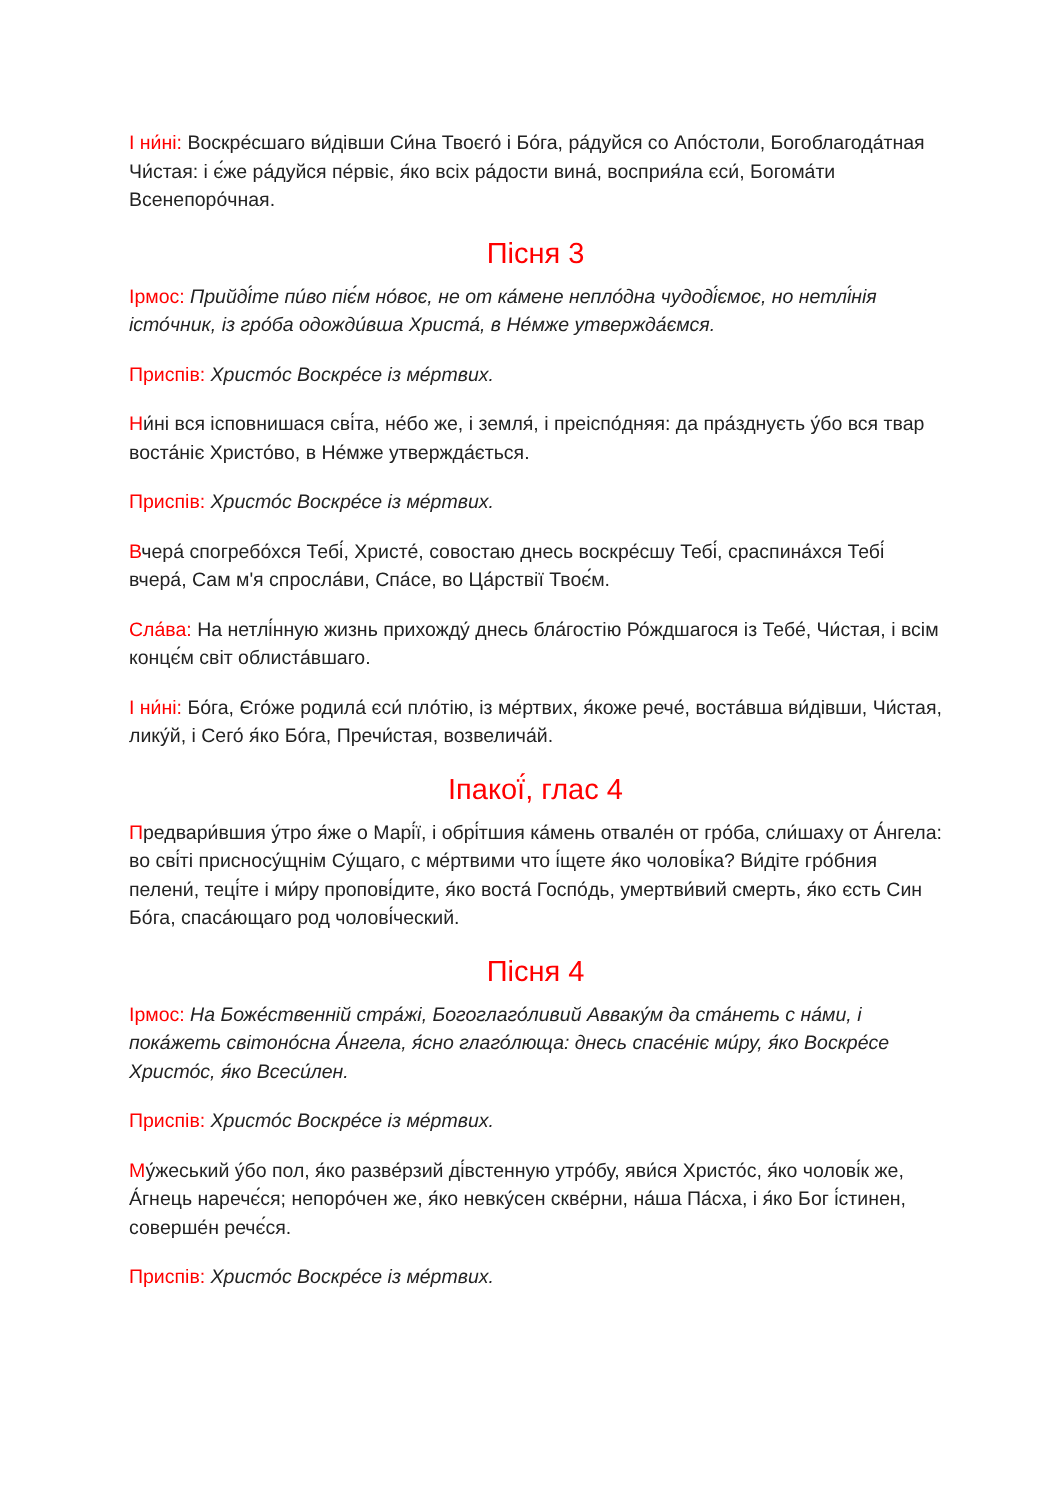І ни́ні: Воскре́сшаго ви́дівши Си́на Твоєго́ і Бо́га, ра́дуйся со Апо́столи, Богоблагода́тная Чи́стая: і є́же ра́дуйся пе́рвіє, я́ко всіх ра́дости вина́, восприя́ла єси́, Богома́ти Всенепоро́чная.
Пісня 3
Ірмос: Прийді́те пи́во піє́м но́воє, не от ка́мене непло́дна чудоді́ємоє, но нетлі́нія істо́чник, із гро́ба одожди́вша Христа́, в Не́мже утвержда́ємся.
Приспів: Христо́с Воскре́се із ме́ртвих.
Ни́ні вся ісповнишася сві́та, не́бо же, і земля́, і преіспо́дняя: да пра́зднуєть у́бо вся твар воста́ніє Христо́во, в Не́мже утвержда́ється.
Приспів: Христо́с Воскре́се із ме́ртвих.
Вчера́ спогребо́хся Тебі́, Христе́, совостаю днесь воскре́сшу Тебі́, сраспина́хся Тебі́ вчера́, Сам м'я спросла́ви, Спа́се, во Ца́рствії Твоє́м.
Сла́ва: На нетлі́нную жизнь прихожду́ днесь бла́гостію Ро́ждшагося із Тебе́, Чи́стая, і всім концє́м світ облиста́вшаго.
І ни́ні: Бо́га, Єго́же родила́ єси́ пло́тію, із ме́ртвих, я́коже рече́, воста́вша ви́дівши, Чи́стая, лику́й, і Сего́ я́ко Бо́га, Пречи́стая, возвелича́й.
Іпакої́, глас 4
Предвари́вшия у́тро я́же о Марі́ї, і обрі́тшия ка́мень отвале́н от гро́ба, сли́шаху от А́нгела: во сві́ті присносу́щнім Су́щаго, с ме́ртвими что і́щете я́ко чолові́ка? Ви́діте гро́бния пелени́, теці́те і ми́ру пропові́дите, я́ко воста́ Госпо́дь, умертви́вий смерть, я́ко єсть Син Бо́га, спаса́ющаго род чолові́ческий.
Пісня 4
Ірмос: На Боже́ственній стра́жі, Богоглаго́ливий Авваку́м да ста́неть с на́ми, і пока́жеть світоно́сна А́нгела, я́сно глаго́люща: днесь спасе́ніє ми́ру, я́ко Воскре́се Христо́с, я́ко Всеси́лен.
Приспів: Христо́с Воскре́се із ме́ртвих.
Му́жеський у́бо пол, я́ко разве́рзий ді́встенную утро́бу, яви́ся Христо́с, я́ко чолові́к же, А́гнець наречє́ся; непоро́чен же, я́ко невку́сен скве́рни, на́ша Па́сха, і я́ко Бог і́стинен, соверше́н речє́ся.
Приспів: Христо́с Воскре́се із ме́ртвих.